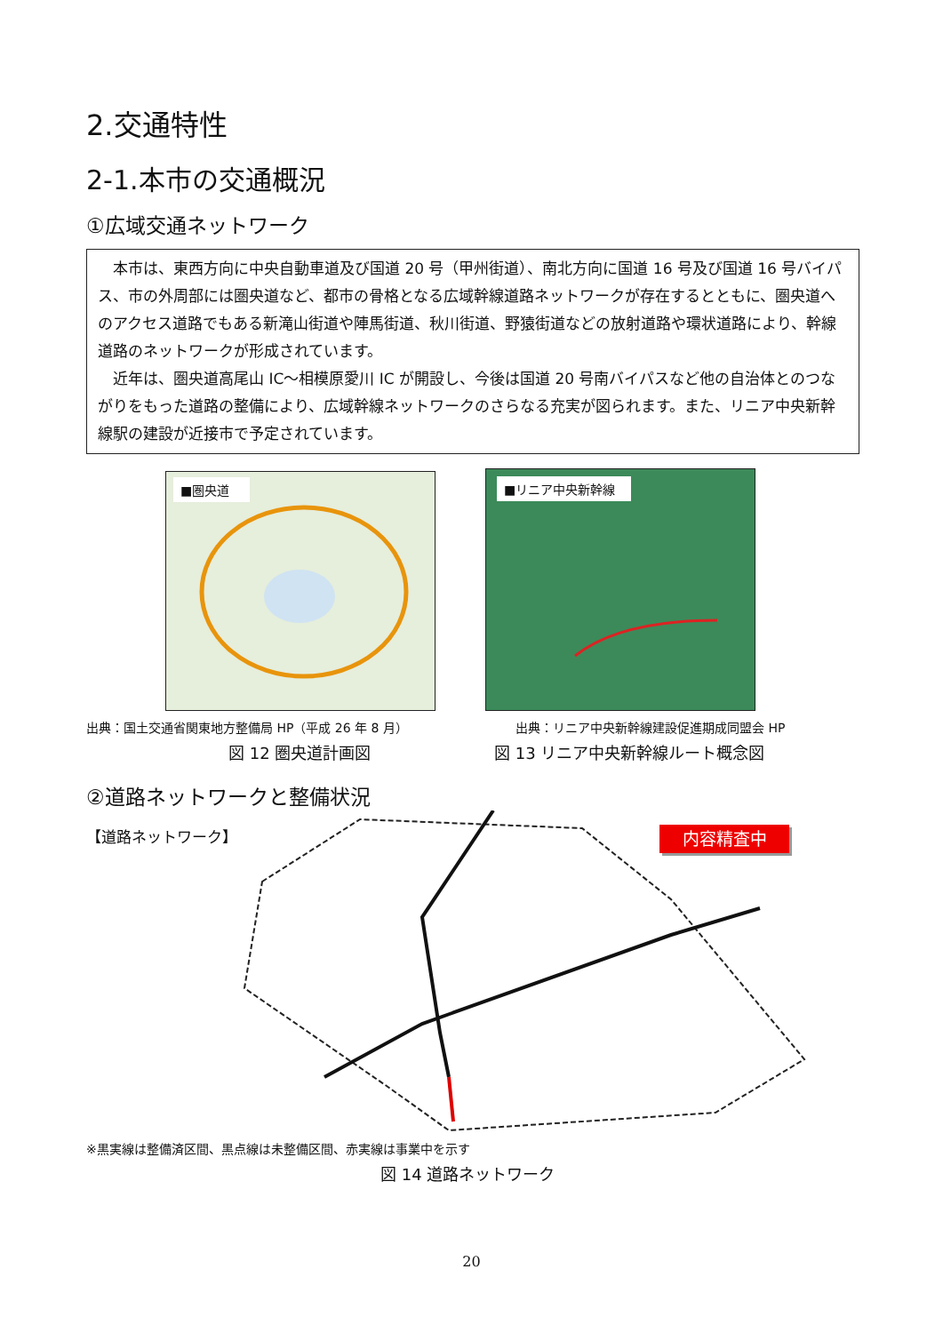2.交通特性
2-1.本市の交通概況
①広域交通ネットワーク
本市は、東西方向に中央自動車道及び国道 20 号（甲州街道）、南北方向に国道 16 号及び国道 16 号バイパス、市の外周部には圏央道など、都市の骨格となる広域幹線道路ネットワークが存在するとともに、圏央道へのアクセス道路でもある新滝山街道や陣馬街道、秋川街道、野猿街道などの放射道路や環状道路により、幹線道路のネットワークが形成されています。
近年は、圏央道高尾山 IC～相模原愛川 IC が開設し、今後は国道 20 号南バイパスなど他の自治体とのつながりをもった道路の整備により、広域幹線ネットワークのさらなる充実が図られます。また、リニア中央新幹線駅の建設が近接市で予定されています。
■圏央道 ■リニア中央新幹線
出典：国土交通省関東地方整備局 HP（平成 26 年 8 月）
出典：リニア中央新幹線建設促進期成同盟会 HP
図 12 圏央道計画図 図 13 リニア中央新幹線ルート概念図
②道路ネットワークと整備状況
【道路ネットワーク】 内容精査中
※黒実線は整備済区間、黒点線は未整備区間、赤実線は事業中を示す
図 14 道路ネットワーク
20